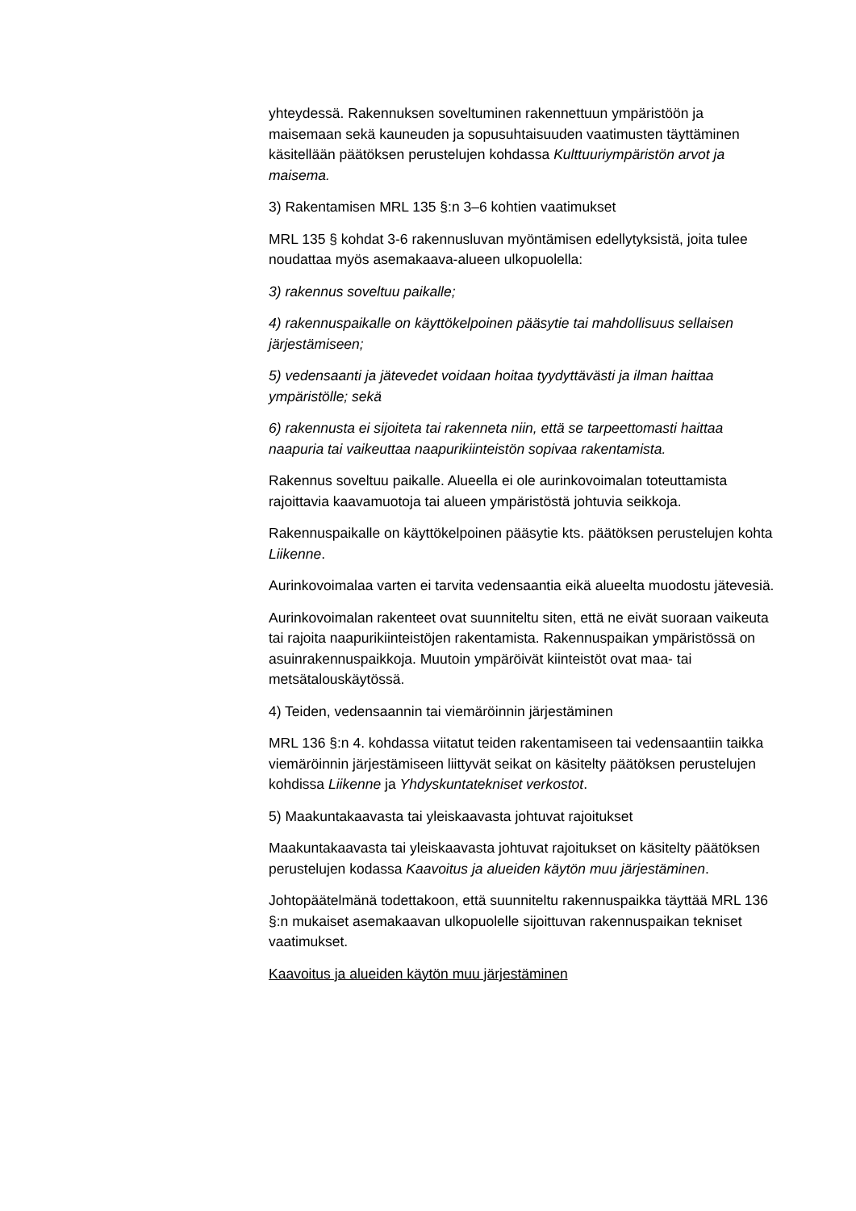yhteydessä. Rakennuksen soveltuminen rakennettuun ympäristöön ja maisemaan sekä kauneuden ja sopusuhtaisuuden vaatimusten täyttäminen käsitellään päätöksen perustelujen kohdassa Kulttuuriympäristön arvot ja maisema.
3) Rakentamisen MRL 135 §:n 3–6 kohtien vaatimukset
MRL 135 § kohdat 3-6 rakennusluvan myöntämisen edellytyksistä, joita tulee noudattaa myös asemakaava-alueen ulkopuolella:
3) rakennus soveltuu paikalle;
4) rakennuspaikalle on käyttökelpoinen pääsytie tai mahdollisuus sellaisen järjestämiseen;
5) vedensaanti ja jätevedet voidaan hoitaa tyydyttävästi ja ilman haittaa ympäristölle; sekä
6) rakennusta ei sijoiteta tai rakenneta niin, että se tarpeettomasti haittaa naapuria tai vaikeuttaa naapurikiinteistön sopivaa rakentamista.
Rakennus soveltuu paikalle. Alueella ei ole aurinkovoimalan toteuttamista rajoittavia kaavamuotoja tai alueen ympäristöstä johtuvia seikkoja.
Rakennuspaikalle on käyttökelpoinen pääsytie kts. päätöksen perustelujen kohta Liikenne.
Aurinkovoimalaa varten ei tarvita vedensaantia eikä alueelta muodostu jätevesiä.
Aurinkovoimalan rakenteet ovat suunniteltu siten, että ne eivät suoraan vaikeuta tai rajoita naapurikiinteistöjen rakentamista. Rakennuspaikan ympäristössä on asuinrakennuspaikkoja. Muutoin ympäröivät kiinteistöt ovat maa- tai metsätalouskäytössä.
4) Teiden, vedensaannin tai viemäröinnin järjestäminen
MRL 136 §:n 4. kohdassa viitatut teiden rakentamiseen tai vedensaantiin taikka viemäröinnin järjestämiseen liittyvät seikat on käsitelty päätöksen perustelujen kohdissa Liikenne ja Yhdyskuntatekniset verkostot.
5) Maakuntakaavasta tai yleiskaavasta johtuvat rajoitukset
Maakuntakaavasta tai yleiskaavasta johtuvat rajoitukset on käsitelty päätöksen perustelujen kodassa Kaavoitus ja alueiden käytön muu järjestäminen.
Johtopäätelmänä todettakoon, että suunniteltu rakennuspaikka täyttää MRL 136 §:n mukaiset asemakaavan ulkopuolelle sijoittuvan rakennuspaikan tekniset vaatimukset.
Kaavoitus ja alueiden käytön muu järjestäminen